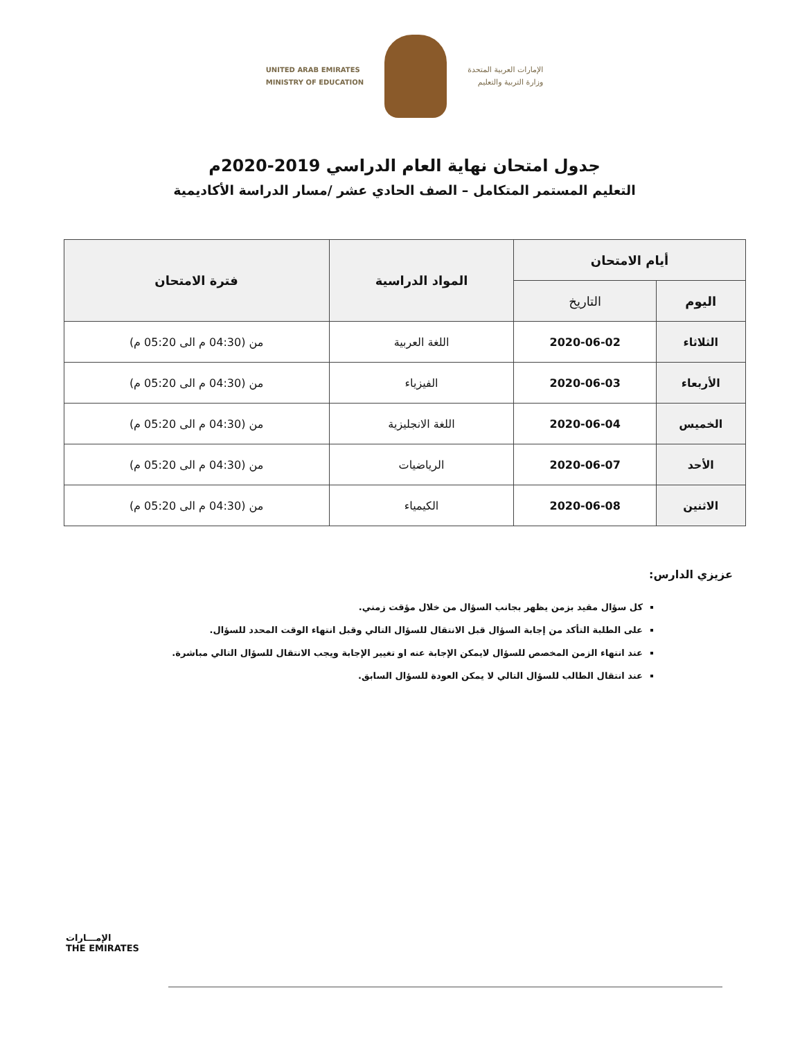UNITED ARAB EMIRATES
MINISTRY OF EDUCATION
الإمارات العربية المتحدة
وزارة التربية والتعليم
جدول امتحان نهاية العام الدراسي 2019-2020م
التعليم المستمر المتكامل – الصف الحادي عشر /مسار الدراسة الأكاديمية
| أيام الامتحان | | المواد الدراسية | فترة الامتحان |
| --- | --- | --- | --- |
| اليوم | التاريخ | | |
| الثلاثاء | 2020-06-02 | اللغة العربية | من (04:30 م الى 05:20 م) |
| الأربعاء | 2020-06-03 | الفيزياء | من (04:30 م الى 05:20 م) |
| الخميس | 2020-06-04 | اللغة الانجليزية | من (04:30 م الى 05:20 م) |
| الأحد | 2020-06-07 | الرياضيات | من (04:30 م الى 05:20 م) |
| الاثنين | 2020-06-08 | الكيمياء | من (04:30 م الى 05:20 م) |
عزيزي الدارس:
كل سؤال مقيد بزمن يظهر بجانب السؤال من خلال مؤقت زمني.
على الطلبة التأكد من إجابة السؤال قبل الانتقال للسؤال التالي وقبل انتهاء الوقت المحدد للسؤال.
عند انتهاء الزمن المخصص للسؤال لايمكن الإجابة عنه او تغيير الإجابة ويجب الانتقال للسؤال التالي مباشرة.
عند انتقال الطالب للسؤال التالي لا يمكن العودة للسؤال السابق.
الإمـــارات
THE EMIRATES